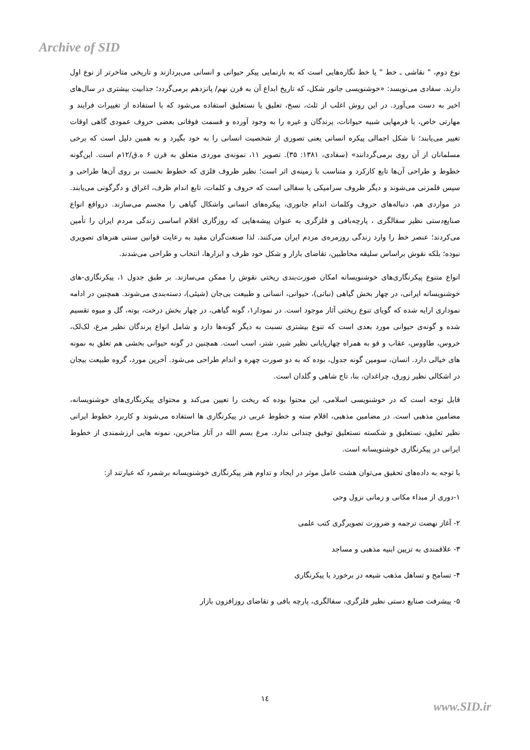Archive of SID
نوع دوم، " نقاشی ـ خط " یا خط نگاره‌هایی است که به بازنمایی پیکر حیوانی و انسانی می‌پردازند و تاریخی متاخرتر از نوع اول دارند. سفادی می‌نویسد: «خوشنویسی جانور شکل، که تاریخ ابداع آن به قرن نهم/ پانزدهم برمی‌گردد؛ جذابیت بیشتری در سال‌های اخیر به دست می‌آورد. در این روش اغلب از ثلث، نسخ، تعلیق یا نستعلیق استفاده می‌شود که با استفاده از تغییرات فرایند و مهارتی خاص، با فرمهایی شبیه حیوانات، پرندگان و غیره را به وجود آورده و قسمت فوقانی بعضی حروف عمودی گاهی اوقات تغییر می‌یابند؛ تا شکل اجمالی پیکره انسانی یعنی تصوری از شخصیت انسانی را به خود بگیرد و به همین دلیل است که برخی مسلمانان از آن روی برمی‌گردانند» (سفادی، ۱۳۸۱: ۳۵). تصویر ۱۱، نمونه‌ی موردی متعلق به قرن ۶ ه.ق/۱۲م است. این‌گونه خطوط و طراحی آن‌ها تابع کارکرد و متناسب با زمینه‌ی اثر است؛ نظیر ظروف فلزی که خطوط نخست بر روی آن‌ها طراحی و سپس قلمزنی می‌شوند و دیگر ظروف سرامیکی یا سفالی است که حروف و کلمات، تابع اندام ظرف، اغراق و دگرگونی می‌یابند. در مواردی هم، دنباله‌های حروف وکلمات اندام جانوری، پیکره‌های انسانی واشکال گیاهی را مجسم می‌سازند. درواقع انواع صنایع‌دستی نظیر سفالگری ، پارچه‌بافی و فلزگری به عنوان پیشه‌هایی که روزگاری اقلام اساسی زندگی مردم ایران را تأمین می‌کردند؛ عنصر خط را وارد زندگی روزمره‌ی مردم ایران می‌کنند. لذا صنعت‌گران مقید به رعایت قوانین سنتی هنرهای تصویری نبوده؛ بلکه نقوش براساس سلیقه مخاطبین، تقاضای بازار و شکل خود ظرف و ابزارها، انتخاب و طراحی می‌شدند.
انواع متنوع پیکرنگاری‌های خوشنویسانه امکان صورت‌بندی ریختی نقوش را ممکن می‌سازند. بر طبق جدول ۱، پیکرنگاری-های خوشنویسانه ایرانی، در چهار بخش گیاهی (نباتی)، حیوانی، انسانی و طبیعت بی‌جان (شیئی)، دسته‌بندی می‌شوند. همچنین در ادامه نموداری ارایه شده که گویای تنوع ریختی آثار موجود است. در نمودار۱، گونه گیاهی، در چهار بخش درخت، بوته، گل و میوه تقسیم شده و گونه‌ی حیوانی مورد بعدی است که تنوع بیشتری نسبت به دیگر گونه‌ها دارد و شامل انواع پرندگان نظیر مرغ، لک‌لک، خروس، طاووس، عقاب و قو به همراه چهارپایانی نظیر شیر، شتر، اسب است. همچنین در گونه حیوانی بخشی هم تعلق به نمونه های خیالی دارد. انسان، سومین گونه جدول، بوده که به دو صورت چهره و اندام طراحی می‌شود. آخرین مورد، گروه طبیعت بیجان در اشکالی نظیر زورق، چراغدان، بنا، تاج شاهی و گلدان است.
قابل توجه است که در خوشنویسی اسلامی، این محتوا بوده که ریخت را تعیین می‌کند و محتوای پیکرنگاری‌های خوشنویسانه، مضامین مذهبی است. در مضامین مذهبی، اقلام سته و خطوط عربی در پیکرنگاری ها استفاده می‌شوند و کاربرد خطوط ایرانی نظیر تعلیق، نستعلیق و شکسته نستعلیق توفیق چندانی ندارد. مرغ بسم الله در آثار متاخرین، نمونه هایی ارزشمندی از خطوط ایرانی در پیکرنگاری خوشنویسانه است.
با توجه به داده‌های تحقیق می‌توان هشت عامل موثر در ایجاد و تداوم هنر پیکرنگاری خوشنویسانه برشمرد که عبارتند از:
۱-دوری از مبداء مکانی و زمانی نزول وحی
۲- آغاز نهضت ترجمه و ضرورت تصویرگری کتب علمی
۳- علاقمندی به تزیین ابنیه مذهبی و مساجد
۴- تسامح و تساهل مذهب شیعه در برخورد با پیکرنگاری
۵- پیشرفت صنایع دستی نظیر فلزگری، سفالگری، پارچه بافی و تقاضای روزافزون بازار
۱٤
www.SID.ir